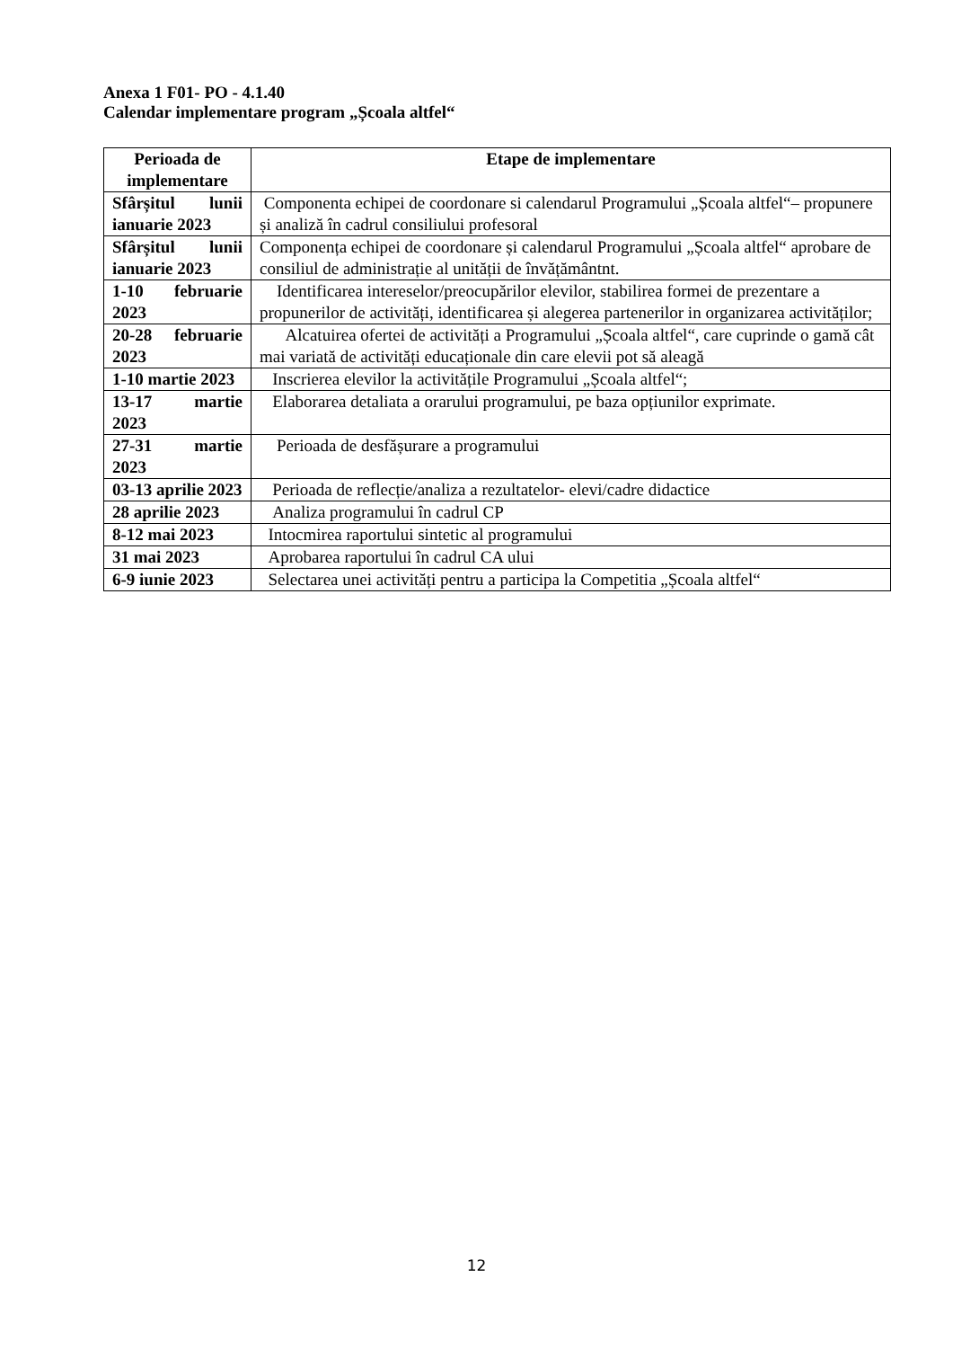Anexa 1 F01- PO - 4.1.40
Calendar implementare program „Școala altfel“
| Perioada de implementare | Etape de implementare |
| --- | --- |
| Sfârșitul lunii ianuarie 2023 | Componenta echipei de coordonare si calendarul Programului „Școala altfel“– propunere și analiză în cadrul consiliului profesoral |
| Sfârșitul lunii ianuarie 2023 | Componența echipei de coordonare și calendarul Programului „Școala altfel“ aprobare de consiliul de administrație al unității de învățământnt. |
| 1-10 februarie 2023 | Identificarea intereselor/preocupărilor elevilor, stabilirea formei de prezentare a propunerilor de activități, identificarea și alegerea partenerilor in organizarea activităților; |
| 20-28 februarie 2023 | Alcatuirea ofertei de activități a Programului „Școala altfel“, care cuprinde o gamă cât mai variată de activități educaționale din care elevii pot să aleagă |
| 1-10 martie 2023 | Inscrierea elevilor la activitățile Programului „Școala altfel“; |
| 13-17 martie 2023 | Elaborarea detaliata a orarului programului, pe baza opțiunilor exprimate. |
| 27-31 martie 2023 | Perioada de desfășurare a programului |
| 03-13 aprilie 2023 | Perioada de reflecție/analiza a rezultatelor- elevi/cadre didactice |
| 28 aprilie 2023 | Analiza programului în cadrul CP |
| 8-12 mai 2023 | Intocmirea raportului sintetic al programului |
| 31 mai 2023 | Aprobarea raportului în cadrul CA ului |
| 6-9 iunie 2023 | Selectarea unei activități pentru a participa la Competitia „Școala altfel“ |
12